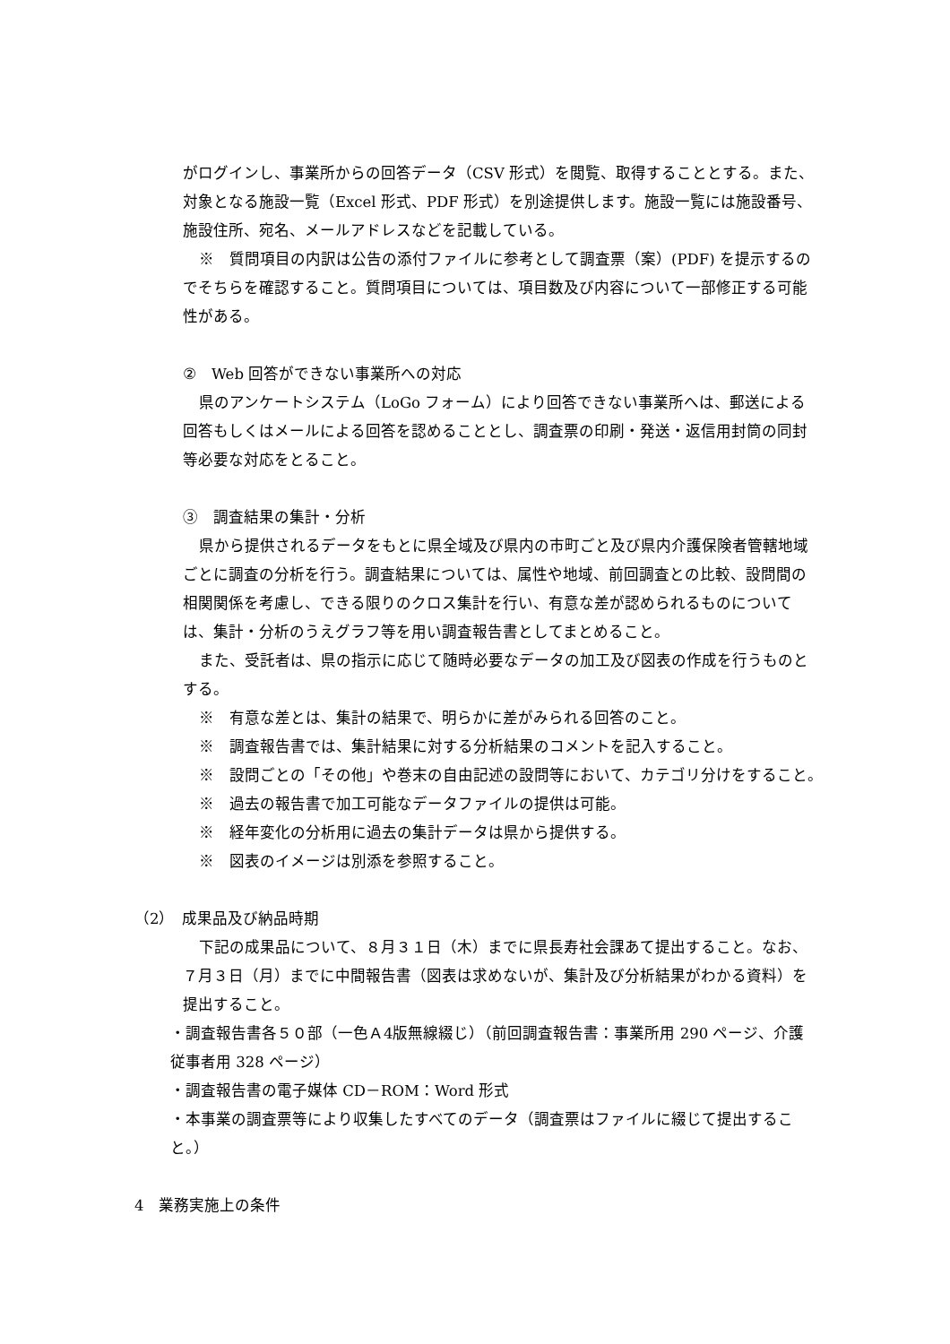がログインし、事業所からの回答データ（CSV 形式）を閲覧、取得することとする。また、対象となる施設一覧（Excel 形式、PDF 形式）を別途提供します。施設一覧には施設番号、施設住所、宛名、メールアドレスなどを記載している。
※　質問項目の内訳は公告の添付ファイルに参考として調査票（案）(PDF) を提示するのでそちらを確認すること。質問項目については、項目数及び内容について一部修正する可能性がある。
②　Web 回答ができない事業所への対応
県のアンケートシステム（LoGo フォーム）により回答できない事業所へは、郵送による回答もしくはメールによる回答を認めることとし、調査票の印刷・発送・返信用封筒の同封等必要な対応をとること。
③　調査結果の集計・分析
県から提供されるデータをもとに県全域及び県内の市町ごと及び県内介護保険者管轄地域ごとに調査の分析を行う。調査結果については、属性や地域、前回調査との比較、設問間の相関関係を考慮し、できる限りのクロス集計を行い、有意な差が認められるものについては、集計・分析のうえグラフ等を用い調査報告書としてまとめること。
また、受託者は、県の指示に応じて随時必要なデータの加工及び図表の作成を行うものとする。
※　有意な差とは、集計の結果で、明らかに差がみられる回答のこと。
※　調査報告書では、集計結果に対する分析結果のコメントを記入すること。
※　設問ごとの「その他」や巻末の自由記述の設問等において、カテゴリ分けをすること。
※　過去の報告書で加工可能なデータファイルの提供は可能。
※　経年変化の分析用に過去の集計データは県から提供する。
※　図表のイメージは別添を参照すること。
（2）　成果品及び納品時期
下記の成果品について、８月３１日（木）までに県長寿社会課あて提出すること。なお、７月３日（月）までに中間報告書（図表は求めないが、集計及び分析結果がわかる資料）を提出すること。
・調査報告書各５０部（一色Ａ4版無線綴じ）（前回調査報告書：事業所用 290 ページ、介護従事者用 328 ページ）
・調査報告書の電子媒体 CD－ROM：Word 形式
・本事業の調査票等により収集したすべてのデータ（調査票はファイルに綴じて提出すること。）
4　業務実施上の条件